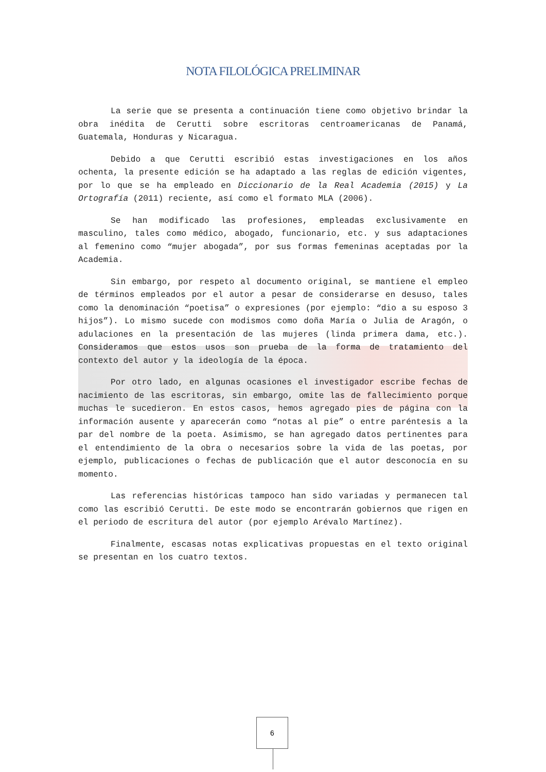NOTA FILOLÓGICA PRELIMINAR
La serie que se presenta a continuación tiene como objetivo brindar la obra inédita de Cerutti sobre escritoras centroamericanas de Panamá, Guatemala, Honduras y Nicaragua.
Debido a que Cerutti escribió estas investigaciones en los años ochenta, la presente edición se ha adaptado a las reglas de edición vigentes, por lo que se ha empleado en Diccionario de la Real Academia (2015) y La Ortografía (2011) reciente, así como el formato MLA (2006).
Se han modificado las profesiones, empleadas exclusivamente en masculino, tales como médico, abogado, funcionario, etc. y sus adaptaciones al femenino como “mujer abogada”, por sus formas femeninas aceptadas por la Academia.
Sin embargo, por respeto al documento original, se mantiene el empleo de términos empleados por el autor a pesar de considerarse en desuso, tales como la denominación “poetisa” o expresiones (por ejemplo: “dio a su esposo 3 hijos”). Lo mismo sucede con modismos como doña María o Julia de Aragón, o adulaciones en la presentación de las mujeres (linda primera dama, etc.). Consideramos que estos usos son prueba de la forma de tratamiento del contexto del autor y la ideología de la época.
Por otro lado, en algunas ocasiones el investigador escribe fechas de nacimiento de las escritoras, sin embargo, omite las de fallecimiento porque muchas le sucedieron. En estos casos, hemos agregado pies de página con la información ausente y aparecerán como “notas al pie” o entre paréntesis a la par del nombre de la poeta. Asimismo, se han agregado datos pertinentes para el entendimiento de la obra o necesarios sobre la vida de las poetas, por ejemplo, publicaciones o fechas de publicación que el autor desconocía en su momento.
Las referencias históricas tampoco han sido variadas y permanecen tal como las escribió Cerutti. De este modo se encontrarán gobiernos que rigen en el periodo de escritura del autor (por ejemplo Arévalo Martínez).
Finalmente, escasas notas explicativas propuestas en el texto original se presentan en los cuatro textos.
6